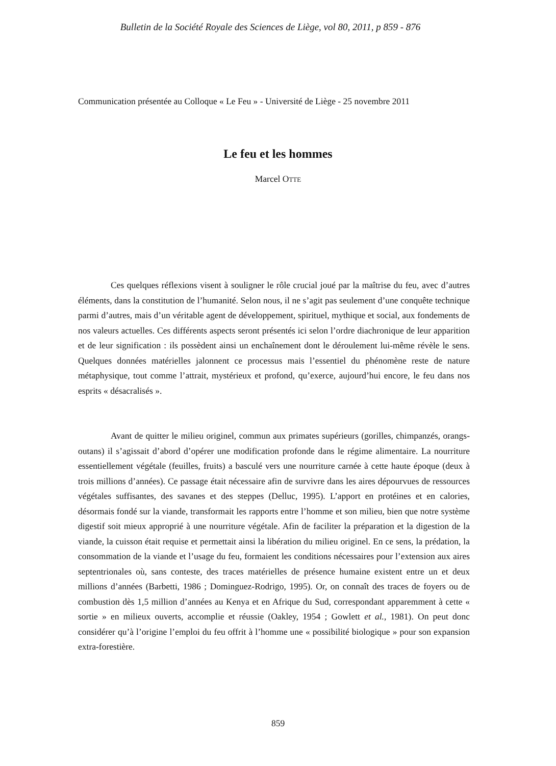Bulletin de la Société Royale des Sciences de Liège, vol 80, 2011, p 859 - 876
Communication présentée au Colloque « Le Feu » - Université de Liège - 25 novembre 2011
Le feu et les hommes
Marcel OTTE
Ces quelques réflexions visent à souligner le rôle crucial joué par la maîtrise du feu, avec d’autres éléments, dans la constitution de l’humanité. Selon nous, il ne s’agit pas seulement d’une conquête technique parmi d’autres, mais d’un véritable agent de développement, spirituel, mythique et social, aux fondements de nos valeurs actuelles. Ces différents aspects seront présentés ici selon l’ordre diachronique de leur apparition et de leur signification : ils possèdent ainsi un enchaînement dont le déroulement lui-même révèle le sens. Quelques données matérielles jalonnent ce processus mais l’essentiel du phénomène reste de nature métaphysique, tout comme l’attrait, mystérieux et profond, qu’exerce, aujourd’hui encore, le feu dans nos esprits « désacralisés ».
Avant de quitter le milieu originel, commun aux primates supérieurs (gorilles, chimpanzés, orangs-outans) il s’agissait d’abord d’opérer une modification profonde dans le régime alimentaire. La nourriture essentiellement végétale (feuilles, fruits) a basculé vers une nourriture carnée à cette haute époque (deux à trois millions d’années). Ce passage était nécessaire afin de survivre dans les aires dépourvues de ressources végétales suffisantes, des savanes et des steppes (Delluc, 1995). L’apport en protéines et en calories, désormais fondé sur la viande, transformait les rapports entre l’homme et son milieu, bien que notre système digestif soit mieux approprié à une nourriture végétale. Afin de faciliter la préparation et la digestion de la viande, la cuisson était requise et permettait ainsi la libération du milieu originel. En ce sens, la prédation, la consommation de la viande et l’usage du feu, formaient les conditions nécessaires pour l’extension aux aires septentrionales où, sans conteste, des traces matérielles de présence humaine existent entre un et deux millions d’années (Barbetti, 1986 ; Dominguez-Rodrigo, 1995). Or, on connaît des traces de foyers ou de combustion dès 1,5 million d’années au Kenya et en Afrique du Sud, correspondant apparemment à cette « sortie » en milieux ouverts, accomplie et réussie (Oakley, 1954 ; Gowlett et al., 1981). On peut donc considérer qu’à l’origine l’emploi du feu offrit à l’homme une « possibilité biologique » pour son expansion extra-forestière.
859